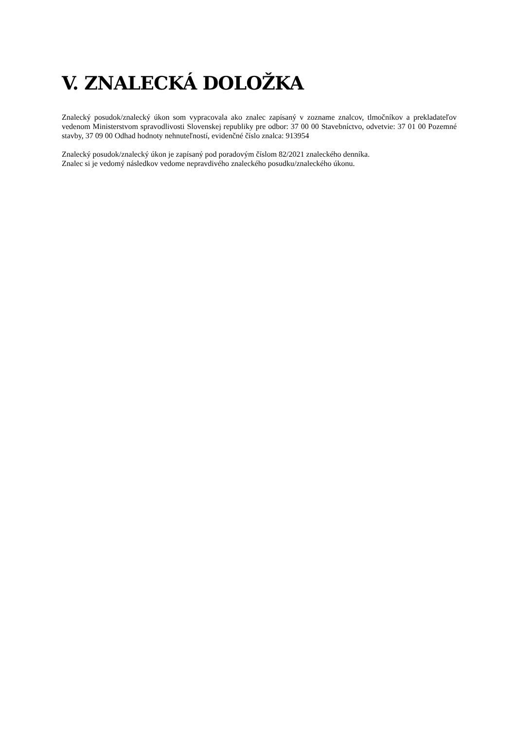V. ZNALECKÁ DOLOŽKA
Znalecký posudok/znalecký úkon som vypracovala ako znalec zapísaný v zozname znalcov, tlmočníkov a prekladateľov vedenom Ministerstvom spravodlivosti Slovenskej republiky pre odbor: 37 00 00 Stavebníctvo, odvetvie: 37 01 00 Pozemné stavby, 37 09 00 Odhad hodnoty nehnuteľností, evidenčné číslo znalca: 913954
Znalecký posudok/znalecký úkon je zapísaný pod poradovým číslom 82/2021 znaleckého denníka.
Znalec si je vedomý následkov vedome nepravdivého znaleckého posudku/znaleckého úkonu.